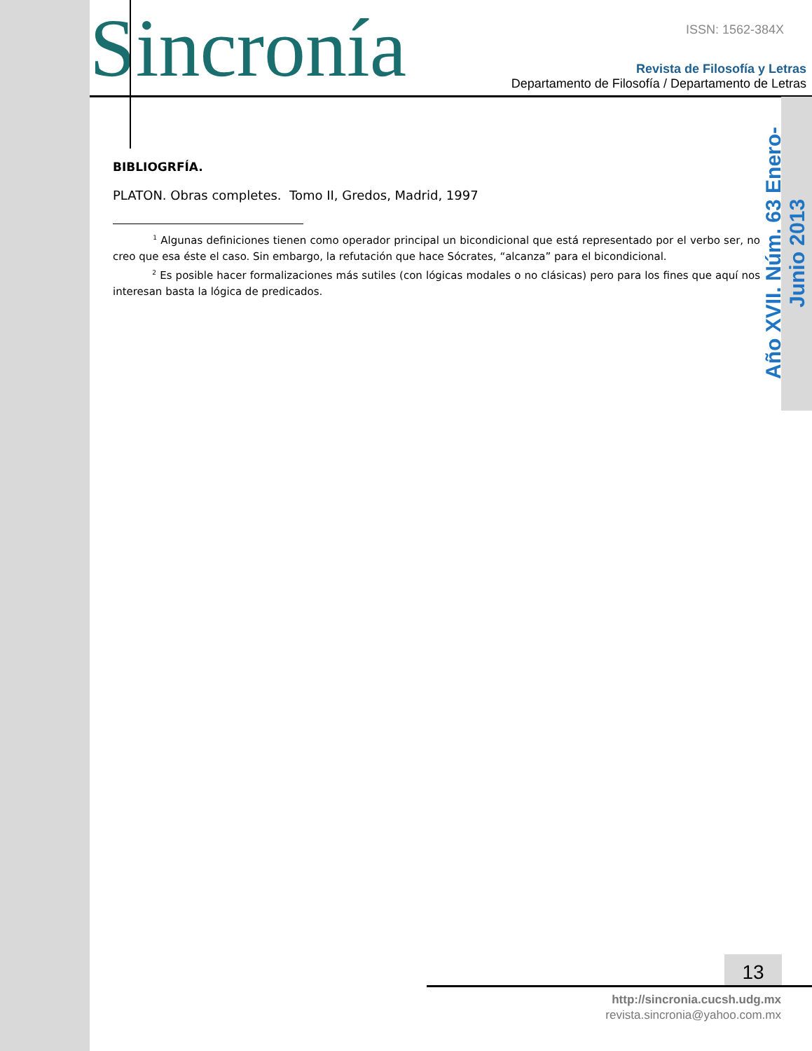Sincronía ISSN: 1562-384X
Revista de Filosofía y Letras
Departamento de Filosofía / Departamento de Letras
Año XVII. Núm. 63 Enero-Junio 2013
BIBLIOGRFÍA.
PLATON. Obras completes. Tomo II, Gredos, Madrid, 1997
<sup>1</sup> Algunas definiciones tienen como operador principal un bicondicional que está representado por el verbo ser, no creo que esa éste el caso. Sin embargo, la refutación que hace Sócrates, “alcanza” para el bicondicional.
<sup>2</sup> Es posible hacer formalizaciones más sutiles (con lógicas modales o no clásicas) pero para los fines que aquí nos interesan basta la lógica de predicados.
13
http://sincronia.cucsh.udg.mx
revista.sincronia@yahoo.com.mx